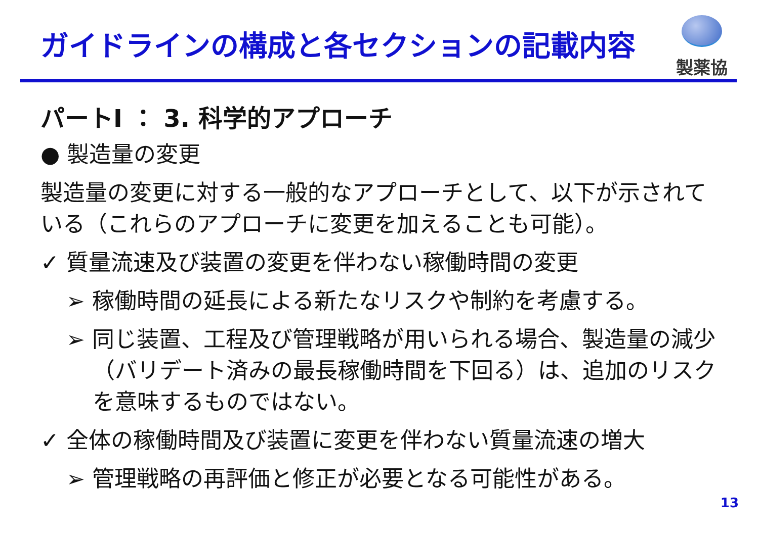ガイドラインの構成と各セクションの記載内容
製薬協
パートI ： 3. 科学的アプローチ
● 製造量の変更
製造量の変更に対する一般的なアプローチとして、以下が示されている（これらのアプローチに変更を加えることも可能）。
✓ 質量流速及び装置の変更を伴わない稼働時間の変更
➢ 稼働時間の延長による新たなリスクや制約を考慮する。
➢ 同じ装置、工程及び管理戦略が用いられる場合、製造量の減少（バリデート済みの最長稼働時間を下回る）は、追加のリスクを意味するものではない。
✓ 全体の稼働時間及び装置に変更を伴わない質量流速の増大
➢ 管理戦略の再評価と修正が必要となる可能性がある。
13